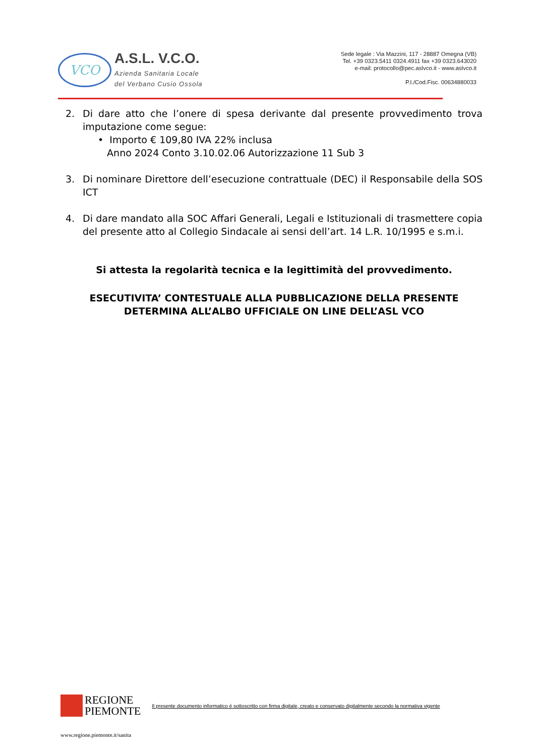VCO
A.S.L. V.C.O.
Azienda Sanitaria Locale
del Verbano Cusio Ossola
Sede legale : Via Mazzini, 117 - 28887 Omegna (VB)
Tel. +39 0323.5411 0324.4911 fax +39 0323.643020
e-mail: protocollo@pec.aslvco.it - www.aslvco.it
P.I./Cod.Fisc. 00634880033
2. Di dare atto che l’onere di spesa derivante dal presente provvedimento trova imputazione come segue:
• Importo € 109,80 IVA 22% inclusa
Anno 2024 Conto 3.10.02.06 Autorizzazione 11 Sub 3
3. Di nominare Direttore dell’esecuzione contrattuale (DEC) il Responsabile della SOS ICT
4. Di dare mandato alla SOC Affari Generali, Legali e Istituzionali di trasmettere copia del presente atto al Collegio Sindacale ai sensi dell’art. 14 L.R. 10/1995 e s.m.i.
Si attesta la regolarità tecnica e la legittimità del provvedimento.
ESECUTIVITA’ CONTESTUALE ALLA PUBBLICAZIONE DELLA PRESENTE DETERMINA ALL’ALBO UFFICIALE ON LINE DELL’ASL VCO
REGIONE
PIEMONTE Il presente documento informatico è sottoscritto con firma digitale, creato e conservato digitalmente secondo la normativa vigente
www.regione.piemonte.it/sanita